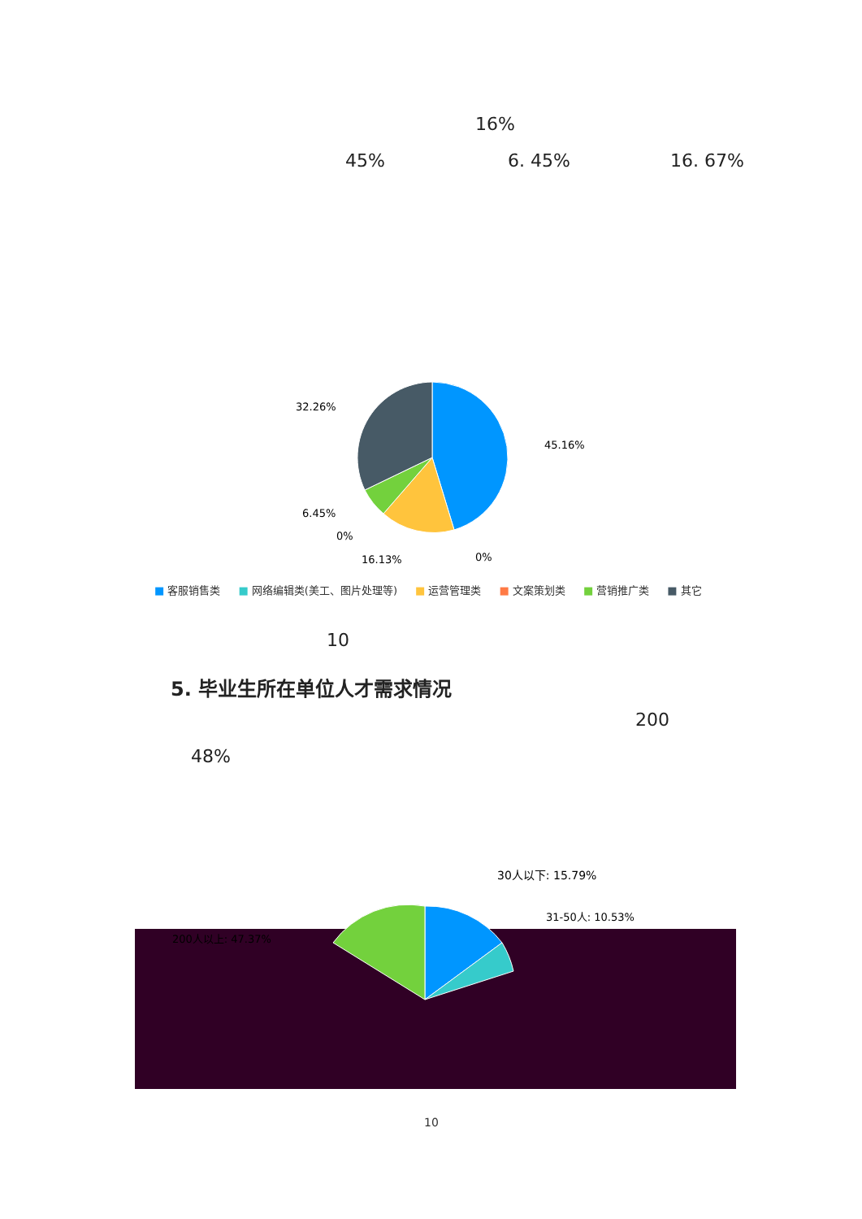16%
45% 6. 45% 16. 67%
32.26%
45.16%
6.45%
0%
16.13%
0%
■ 客服销售类 ■ 网络编辑类(美工、图片处理等) ■ 运营管理类 ■ 文案策划类 ■ 营销推广类 ■ 其它
10
5. 毕业生所在单位人才需求情况
200
48%
30人以下: 15.79%
31-50人: 10.53%
200人以上: 47.37%
10